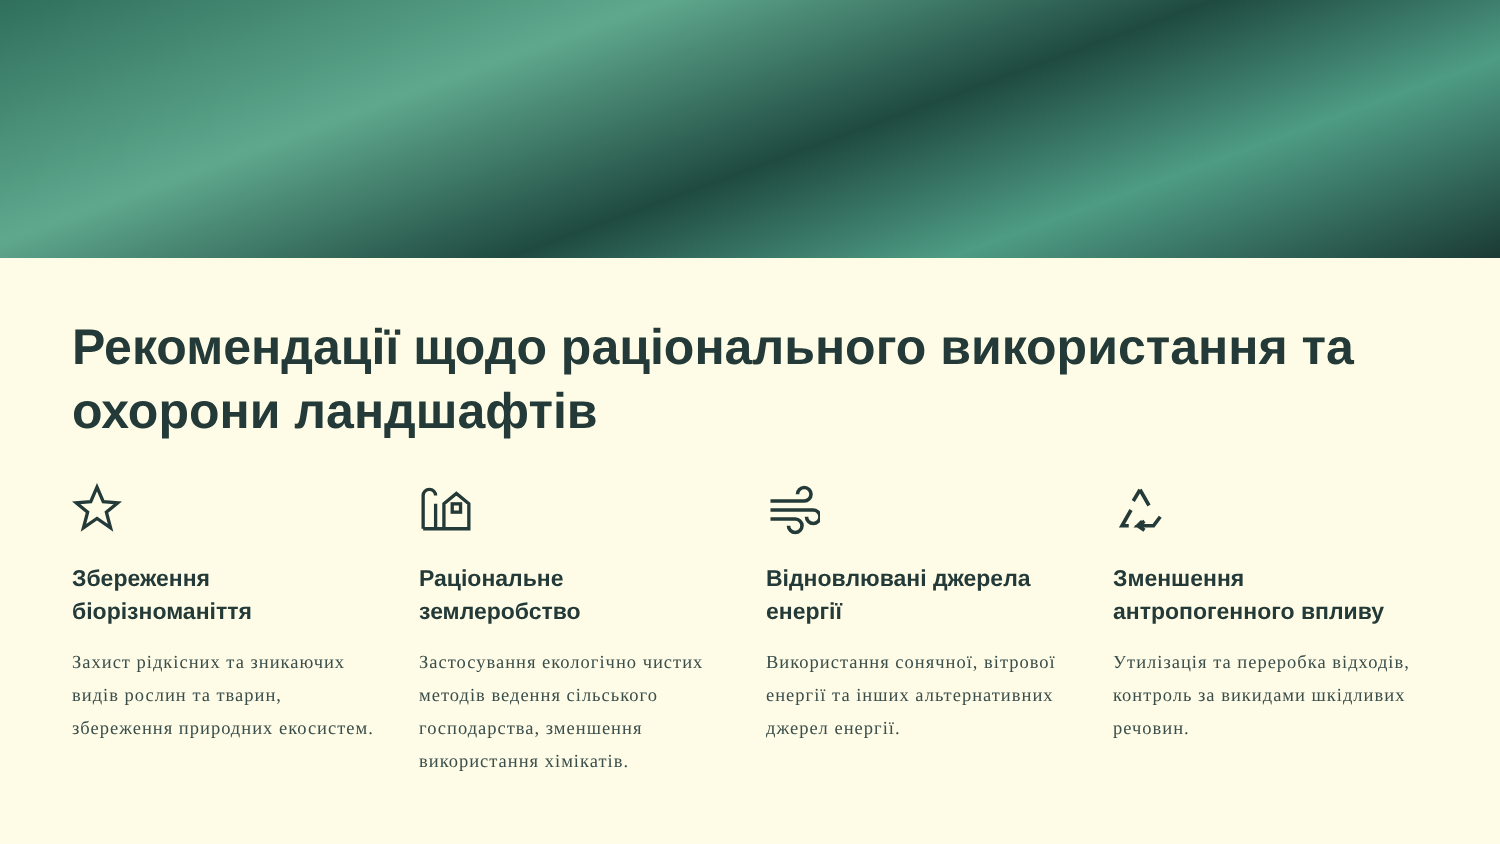Рекомендації щодо раціонального використання та охорони ландшафтів
Збереження біорізноманіття
Захист рідкісних та зникаючих видів рослин та тварин, збереження природних екосистем.
Раціональне землеробство
Застосування екологічно чистих методів ведення сільського господарства, зменшення використання хімікатів.
Відновлювані джерела енергії
Використання сонячної, вітрової енергії та інших альтернативних джерел енергії.
Зменшення антропогенного впливу
Утилізація та переробка відходів, контроль за викидами шкідливих речовин.